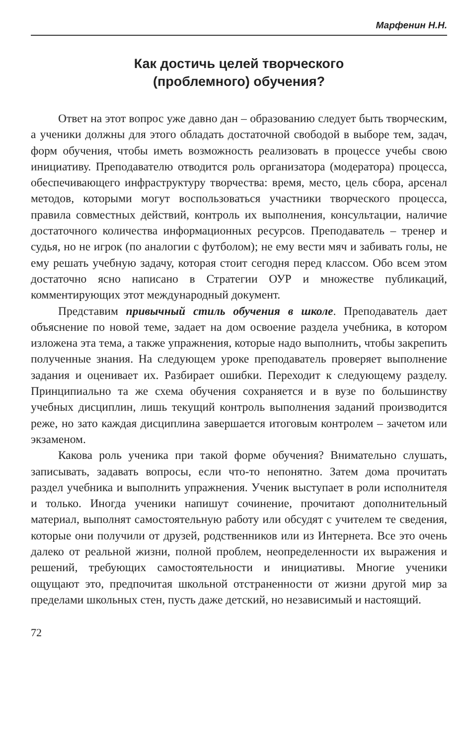Марфенин Н.Н.
Как достичь целей творческого
(проблемного) обучения?
Ответ на этот вопрос уже давно дан – образованию следует быть творческим, а ученики должны для этого обладать достаточной свободой в выборе тем, задач, форм обучения, чтобы иметь возможность реализовать в процессе учебы свою инициативу. Преподавателю отводится роль организатора (модератора) процесса, обеспечивающего инфраструктуру творчества: время, место, цель сбора, арсенал методов, которыми могут воспользоваться участники творческого процесса, правила совместных действий, контроль их выполнения, консультации, наличие достаточного количества информационных ресурсов. Преподаватель – тренер и судья, но не игрок (по аналогии с футболом); не ему вести мяч и забивать голы, не ему решать учебную задачу, которая стоит сегодня перед классом. Обо всем этом достаточно ясно написано в Стратегии ОУР и множестве публикаций, комментирующих этот международный документ.
Представим привычный стиль обучения в школе. Преподаватель дает объяснение по новой теме, задает на дом освоение раздела учебника, в котором изложена эта тема, а также упражнения, которые надо выполнить, чтобы закрепить полученные знания. На следующем уроке преподаватель проверяет выполнение задания и оценивает их. Разбирает ошибки. Переходит к следующему разделу. Принципиально та же схема обучения сохраняется и в вузе по большинству учебных дисциплин, лишь текущий контроль выполнения заданий производится реже, но зато каждая дисциплина завершается итоговым контролем – зачетом или экзаменом.
Какова роль ученика при такой форме обучения? Внимательно слушать, записывать, задавать вопросы, если что-то непонятно. Затем дома прочитать раздел учебника и выполнить упражнения. Ученик выступает в роли исполнителя и только. Иногда ученики напишут сочинение, прочитают дополнительный материал, выполнят самостоятельную работу или обсудят с учителем те сведения, которые они получили от друзей, родственников или из Интернета. Все это очень далеко от реальной жизни, полной проблем, неопределенности их выражения и решений, требующих самостоятельности и инициативы. Многие ученики ощущают это, предпочитая школьной отстраненности от жизни другой мир за пределами школьных стен, пусть даже детский, но независимый и настоящий.
72